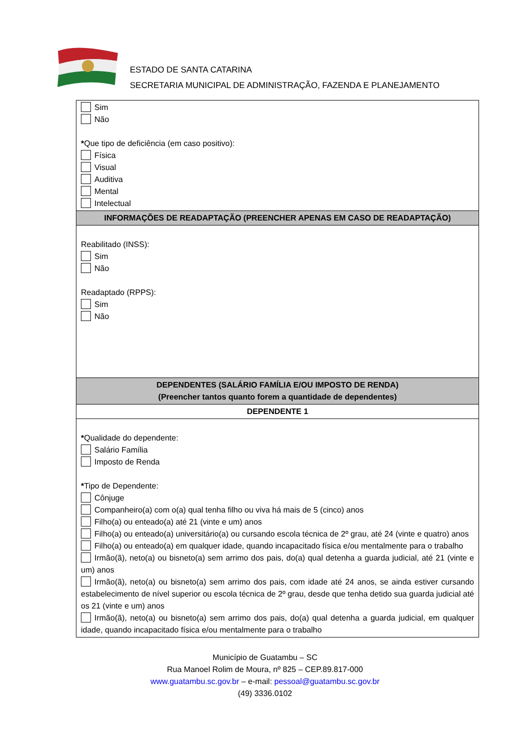ESTADO DE SANTA CATARINA
SECRETARIA MUNICIPAL DE ADMINISTRAÇÃO, FAZENDA E PLANEJAMENTO
| Sim Não * Que tipo de deficiência (em caso positivo): Física Visual Auditiva Mental Intelectual |
| INFORMAÇÕES DE READAPTAÇÃO (PREENCHER APENAS EM CASO DE READAPTAÇÃO) |
| Reabilitado (INSS): Sim Não Readaptado (RPPS): Sim Não |
| DEPENDENTES (SALÁRIO FAMÍLIA E/OU IMPOSTO DE RENDA) (Preencher tantos quanto forem a quantidade de dependentes) |
| DEPENDENTE 1 |
| * Qualidade do dependente: Salário Família Imposto de Renda * Tipo de Dependente: Cônjuge Companheiro(a) com o(a) qual tenha filho ou viva há mais de 5 (cinco) anos Filho(a) ou enteado(a) até 21 (vinte e um) anos Filho(a) ou enteado(a) universitário(a) ou cursando escola técnica de 2º grau, até 24 (vinte e quatro) anos Filho(a) ou enteado(a) em qualquer idade, quando incapacitado física e/ou mentalmente para o trabalho Irmão(ã), neto(a) ou bisneto(a) sem arrimo dos pais, do(a) qual detenha a guarda judicial, até 21 (vinte e um) anos Irmão(ã), neto(a) ou bisneto(a) sem arrimo dos pais, com idade até 24 anos, se ainda estiver cursando estabelecimento de nível superior ou escola técnica de 2º grau, desde que tenha detido sua guarda judicial até os 21 (vinte e um) anos Irmão(ã), neto(a) ou bisneto(a) sem arrimo dos pais, do(a) qual detenha a guarda judicial, em qualquer idade, quando incapacitado física e/ou mentalmente para o trabalho |
Município de Guatambu – SC
Rua Manoel Rolim de Moura, nº 825 – CEP.89.817-000
www.guatambu.sc.gov.br – e-mail: pessoal@guatambu.sc.gov.br
(49) 3336.0102